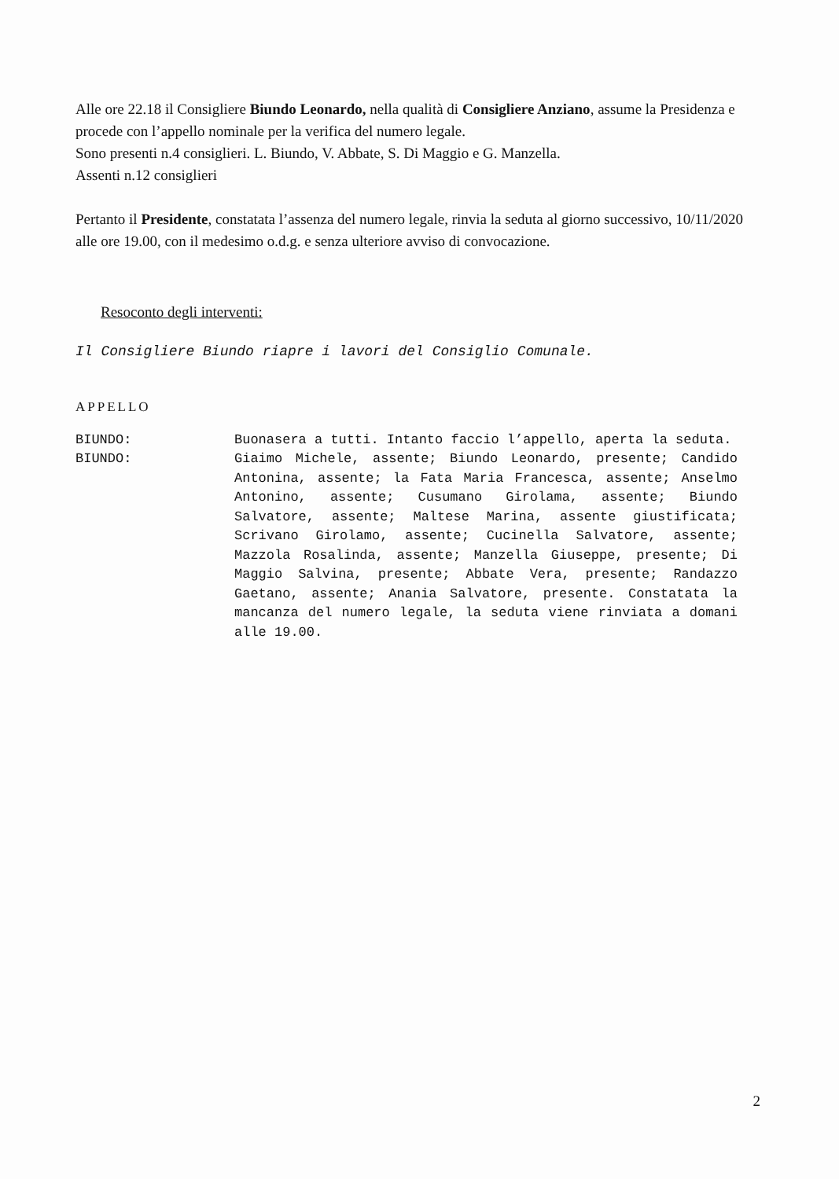Alle ore 22.18 il Consigliere Biundo Leonardo, nella qualità di Consigliere Anziano, assume la Presidenza e procede con l’appello nominale per la verifica del numero legale.
Sono presenti n.4 consiglieri. L. Biundo, V. Abbate, S. Di Maggio e G. Manzella.
Assenti n.12 consiglieri
Pertanto il Presidente, constatata l’assenza del numero legale, rinvia la seduta al giorno successivo, 10/11/2020 alle ore 19.00, con il medesimo o.d.g. e senza ulteriore avviso di convocazione.
Resoconto degli interventi:
Il Consigliere Biundo riapre i lavori del Consiglio Comunale.
APPELLO
BIUNDO: Buonasera a tutti. Intanto faccio l’appello, aperta la seduta.
BIUNDO: Giaimo Michele, assente; Biundo Leonardo, presente; Candido Antonina, assente; la Fata Maria Francesca, assente; Anselmo Antonino, assente; Cusumano Girolama, assente; Biundo Salvatore, assente; Maltese Marina, assente giustificata; Scrivano Girolamo, assente; Cucinella Salvatore, assente; Mazzola Rosalinda, assente; Manzella Giuseppe, presente; Di Maggio Salvina, presente; Abbate Vera, presente; Randazzo Gaetano, assente; Anania Salvatore, presente. Constatata la mancanza del numero legale, la seduta viene rinviata a domani alle 19.00.
2